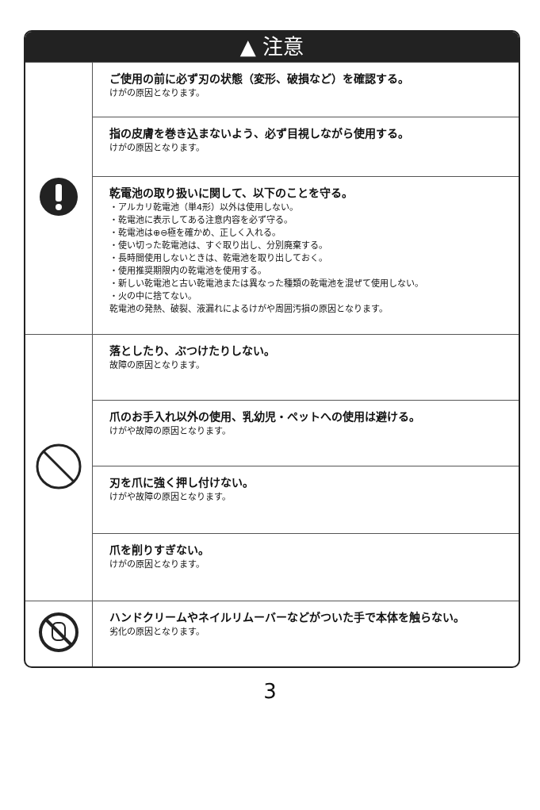▲ 注意
| | ご使用の前に必ず刃の状態（変形、破損など）を確認する。 けがの原因となります。 |
| | 指の皮膚を巻き込まないよう、必ず目視しながら使用する。 けがの原因となります。 |
| | 乾電池の取り扱いに関して、以下のことを守る。 ・アルカリ乾電池（単4形）以外は使用しない。 ・乾電池に表示してある注意内容を必ず守る。 ・乾電池は⊕⊖極を確かめ、正しく入れる。 ・使い切った乾電池は、すぐ取り出し、分別廃棄する。 ・長時間使用しないときは、乾電池を取り出しておく。 ・使用推奨期限内の乾電池を使用する。 ・新しい乾電池と古い乾電池または異なった種類の乾電池を混ぜて使用しない。 ・火の中に捨てない。 乾電池の発熱、破裂、液漏れによるけがや周囲汚損の原因となります。 |
| | 落としたり、ぶつけたりしない。 故障の原因となります。 |
| | 爪のお手入れ以外の使用、乳幼児・ペットへの使用は避ける。 けがや故障の原因となります。 |
| | 刃を爪に強く押し付けない。 けがや故障の原因となります。 |
| | 爪を削りすぎない。 けがの原因となります。 |
| | ハンドクリームやネイルリムーバーなどがついた手で本体を触らない。 劣化の原因となります。 |
3